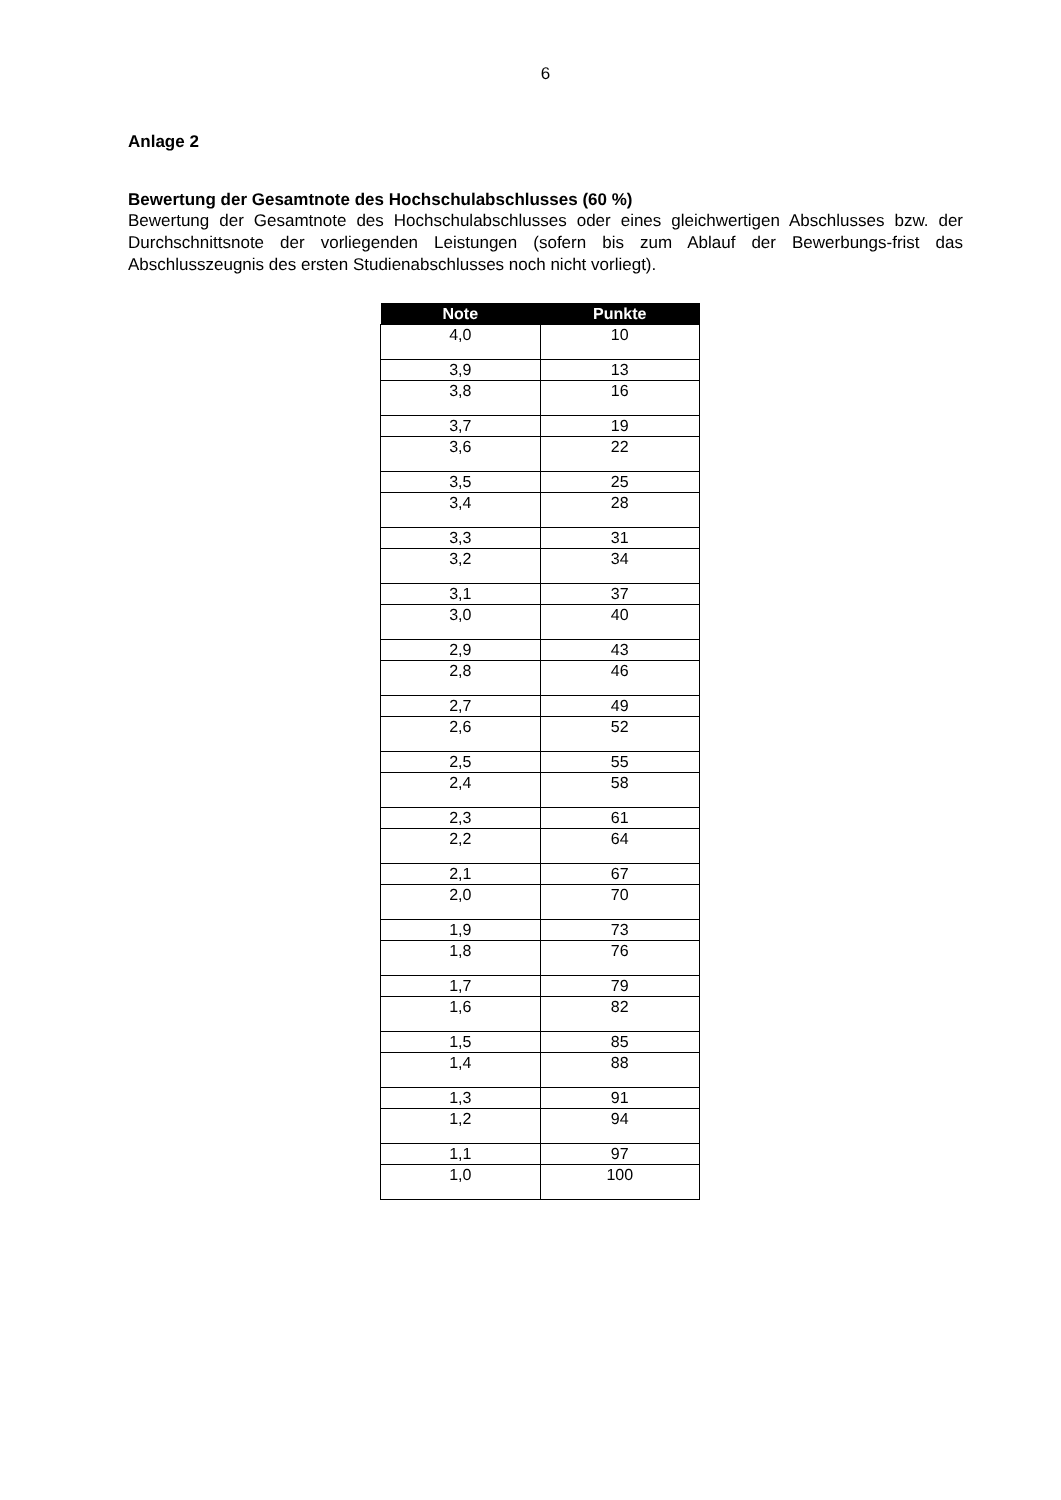6
Anlage 2
Bewertung der Gesamtnote des Hochschulabschlusses (60 %)
Bewertung der Gesamtnote des Hochschulabschlusses oder eines gleichwertigen Abschlusses bzw. der Durchschnittsnote der vorliegenden Leistungen (sofern bis zum Ablauf der Bewerbungs-frist das Abschlusszeugnis des ersten Studienabschlusses noch nicht vorliegt).
| Note | Punkte |
| --- | --- |
| 4,0 | 10 |
| 3,9 | 13 |
| 3,8 | 16 |
| 3,7 | 19 |
| 3,6 | 22 |
| 3,5 | 25 |
| 3,4 | 28 |
| 3,3 | 31 |
| 3,2 | 34 |
| 3,1 | 37 |
| 3,0 | 40 |
| 2,9 | 43 |
| 2,8 | 46 |
| 2,7 | 49 |
| 2,6 | 52 |
| 2,5 | 55 |
| 2,4 | 58 |
| 2,3 | 61 |
| 2,2 | 64 |
| 2,1 | 67 |
| 2,0 | 70 |
| 1,9 | 73 |
| 1,8 | 76 |
| 1,7 | 79 |
| 1,6 | 82 |
| 1,5 | 85 |
| 1,4 | 88 |
| 1,3 | 91 |
| 1,2 | 94 |
| 1,1 | 97 |
| 1,0 | 100 |